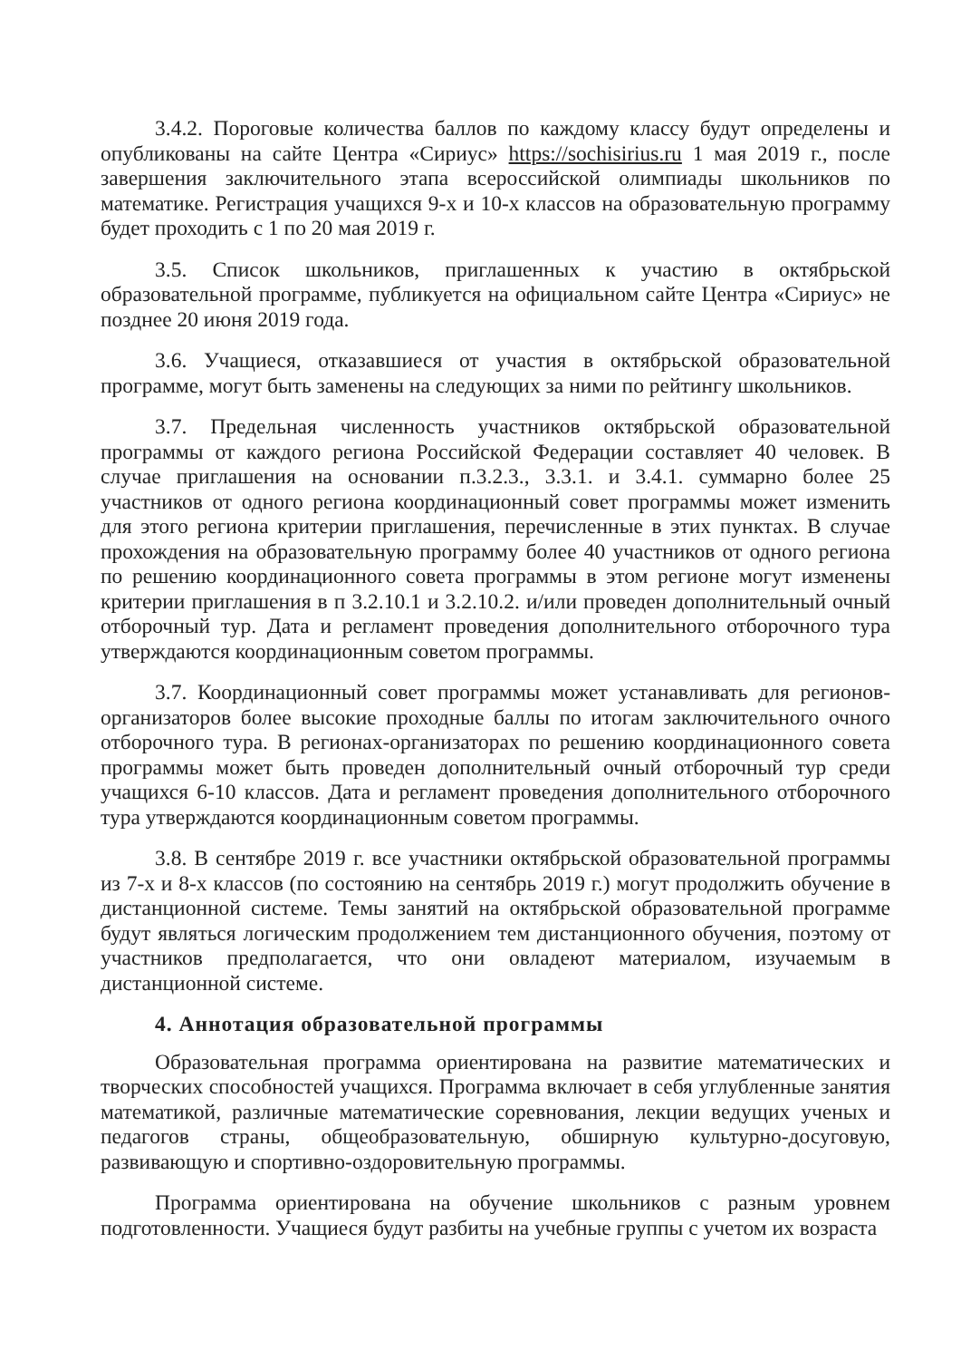3.4.2. Пороговые количества баллов по каждому классу будут определены и опубликованы на сайте Центра «Сириус» https://sochisirius.ru 1 мая 2019 г., после завершения заключительного этапа всероссийской олимпиады школьников по математике. Регистрация учащихся 9-х и 10-х классов на образовательную программу будет проходить с 1 по 20 мая 2019 г.
3.5. Список школьников, приглашенных к участию в октябрьской образовательной программе, публикуется на официальном сайте Центра «Сириус» не позднее 20 июня 2019 года.
3.6. Учащиеся, отказавшиеся от участия в октябрьской образовательной программе, могут быть заменены на следующих за ними по рейтингу школьников.
3.7. Предельная численность участников октябрьской образовательной программы от каждого региона Российской Федерации составляет 40 человек. В случае приглашения на основании п.3.2.3., 3.3.1. и 3.4.1. суммарно более 25 участников от одного региона координационный совет программы может изменить для этого региона критерии приглашения, перечисленные в этих пунктах. В случае прохождения на образовательную программу более 40 участников от одного региона по решению координационного совета программы в этом регионе могут изменены критерии приглашения в п 3.2.10.1 и 3.2.10.2. и/или проведен дополнительный очный отборочный тур. Дата и регламент проведения дополнительного отборочного тура утверждаются координационным советом программы.
3.7. Координационный совет программы может устанавливать для регионов-организаторов более высокие проходные баллы по итогам заключительного очного отборочного тура. В регионах-организаторах по решению координационного совета программы может быть проведен дополнительный очный отборочный тур среди учащихся 6-10 классов. Дата и регламент проведения дополнительного отборочного тура утверждаются координационным советом программы.
3.8. В сентябре 2019 г. все участники октябрьской образовательной программы из 7-х и 8-х классов (по состоянию на сентябрь 2019 г.) могут продолжить обучение в дистанционной системе. Темы занятий на октябрьской образовательной программе будут являться логическим продолжением тем дистанционного обучения, поэтому от участников предполагается, что они овладеют материалом, изучаемым в дистанционной системе.
4. Аннотация образовательной программы
Образовательная программа ориентирована на развитие математических и творческих способностей учащихся. Программа включает в себя углубленные занятия математикой, различные математические соревнования, лекции ведущих ученых и педагогов страны, общеобразовательную, обширную культурно-досуговую, развивающую и спортивно-оздоровительную программы.
Программа ориентирована на обучение школьников с разным уровнем подготовленности. Учащиеся будут разбиты на учебные группы с учетом их возраста